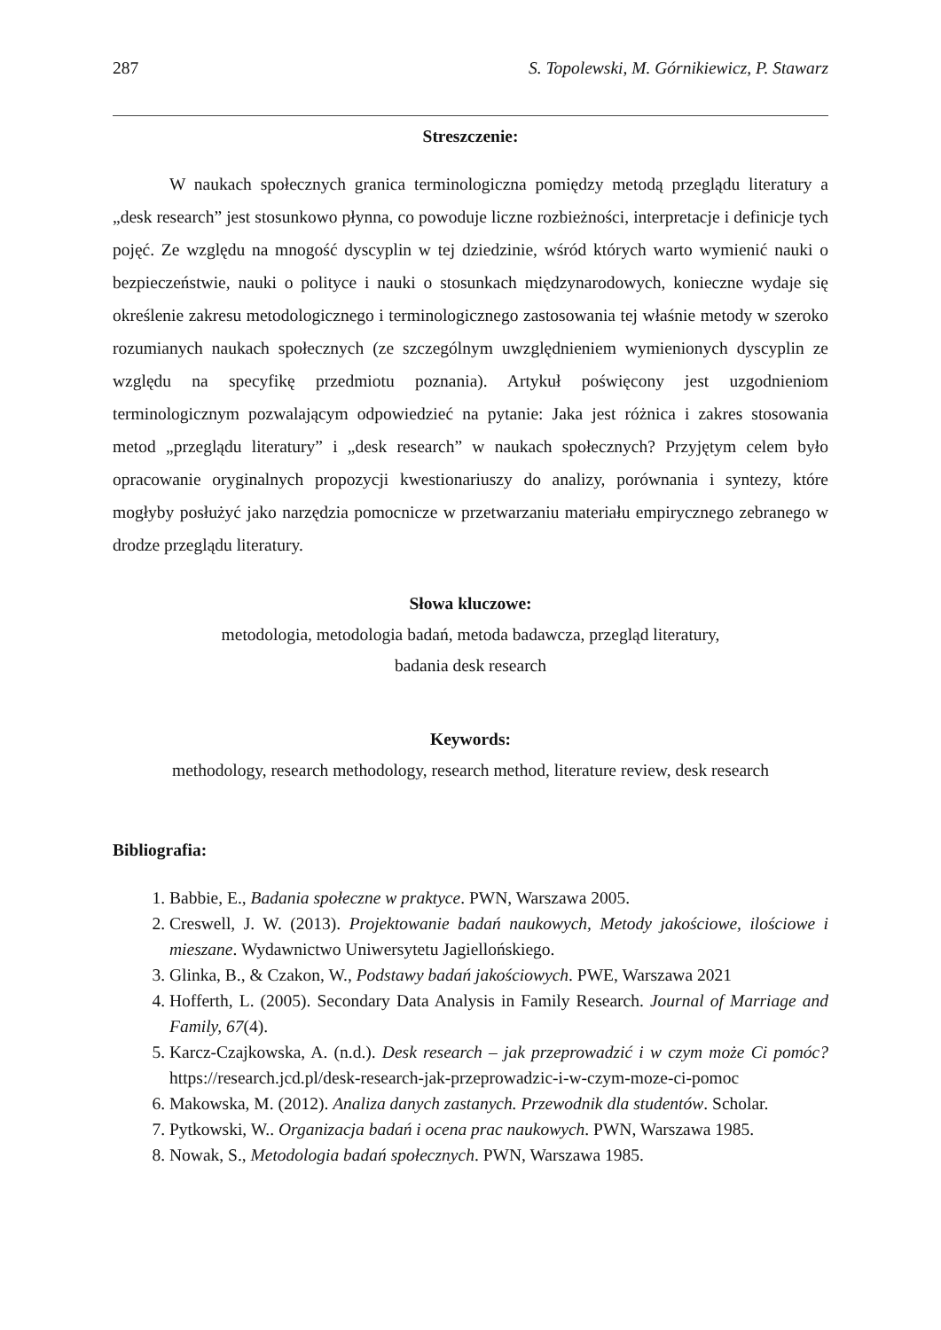287 S. Topolewski, M. Górnikiewicz, P. Stawarz
Streszczenie:
W naukach społecznych granica terminologiczna pomiędzy metodą przeglądu literatury a „desk research” jest stosunkowo płynna, co powoduje liczne rozbieżności, interpretacje i definicje tych pojęć. Ze względu na mnogość dyscyplin w tej dziedzinie, wśród których warto wymienić nauki o bezpieczeństwie, nauki o polityce i nauki o stosunkach międzynarodowych, konieczne wydaje się określenie zakresu metodologicznego i terminologicznego zastosowania tej właśnie metody w szeroko rozumianych naukach społecznych (ze szczególnym uwzględnieniem wymienionych dyscyplin ze względu na specyfikę przedmiotu poznania). Artykuł poświęcony jest uzgodnieniom terminologicznym pozwalającym odpowiedzieć na pytanie: Jaka jest różnica i zakres stosowania metod „przeglądu literatury” i „desk research” w naukach społecznych? Przyjętym celem było opracowanie oryginalnych propozycji kwestionariuszy do analizy, porównania i syntezy, które mogłyby posłużyć jako narzędzia pomocnicze w przetwarzaniu materiału empirycznego zebranego w drodze przeglądu literatury.
Słowa kluczowe:
metodologia, metodologia badań, metoda badawcza, przegląd literatury,
badania desk research
Keywords:
methodology, research methodology, research method, literature review, desk research
Bibliografia:
1. Babbie, E., Badania społeczne w praktyce. PWN, Warszawa 2005.
2. Creswell, J. W. (2013). Projektowanie badań naukowych, Metody jakościowe, ilościowe i mieszane. Wydawnictwo Uniwersytetu Jagiellońskiego.
3. Glinka, B., & Czakon, W., Podstawy badań jakościowych. PWE, Warszawa 2021
4. Hofferth, L. (2005). Secondary Data Analysis in Family Research. Journal of Marriage and Family, 67(4).
5. Karcz-Czajkowska, A. (n.d.). Desk research – jak przeprowadzić i w czym może Ci pomóc? https://research.jcd.pl/desk-research-jak-przeprowadzic-i-w-czym-moze-ci-pomoc
6. Makowska, M. (2012). Analiza danych zastanych. Przewodnik dla studentów. Scholar.
7. Pytkowski, W.. Organizacja badań i ocena prac naukowych. PWN, Warszawa 1985.
8. Nowak, S., Metodologia badań społecznych. PWN, Warszawa 1985.